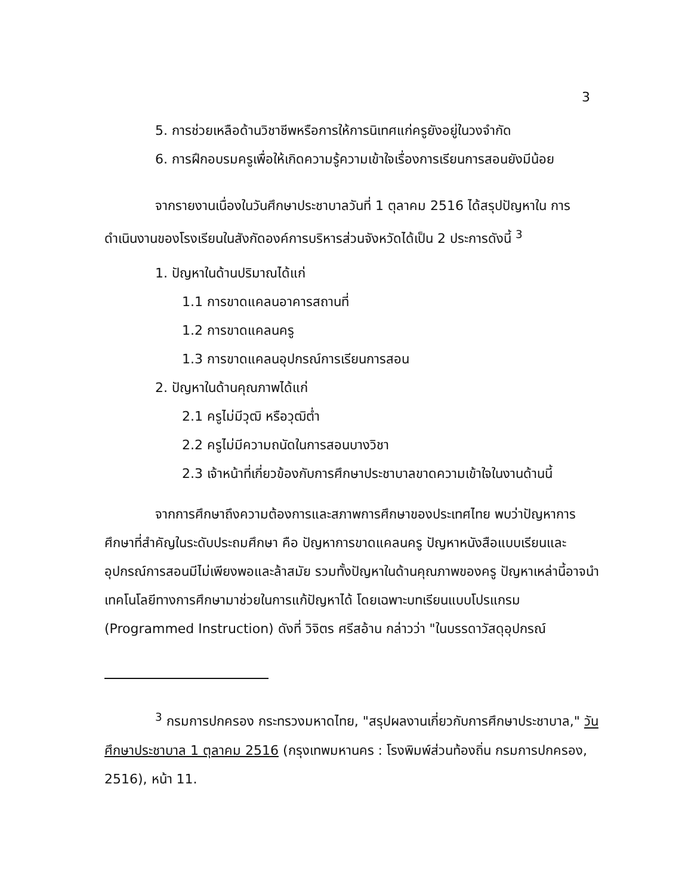3
5. การช่วยเหลือด้านวิชาชีพหรือการให้การนิเทศแก่ครูยังอยู่ในวงจำกัด
6. การฝึกอบรมครูเพื่อให้เกิดความรู้ความเข้าใจเรื่องการเรียนการสอนยังมีน้อย
จากรายงานเนื่องในวันศึกษาประชาบาลวันที่ 1 ตุลาคม 2516 ได้สรุปปัญหาใน การดำเนินงานของโรงเรียนในสังกัดองค์การบริหารส่วนจังหวัดได้เป็น 2 ประการดังนี้ <sup>3</sup>
1. ปัญหาในด้านปริมาณได้แก่
1.1 การขาดแคลนอาคารสถานที่
1.2 การขาดแคลนครู
1.3 การขาดแคลนอุปกรณ์การเรียนการสอน
2. ปัญหาในด้านคุณภาพได้แก่
2.1 ครูไม่มีวุฒิ หรือวุฒิต่ำ
2.2 ครูไม่มีความถนัดในการสอนบางวิชา
2.3 เจ้าหน้าที่เกี่ยวข้องกับการศึกษาประชาบาลขาดความเข้าใจในงานด้านนี้
จากการศึกษาถึงความต้องการและสภาพการศึกษาของประเทศไทย พบว่าปัญหาการศึกษาที่สำคัญในระดับประถมศึกษา คือ ปัญหาการขาดแคลนครู ปัญหาหนังสือแบบเรียนและอุปกรณ์การสอนมีไม่เพียงพอและล้าสมัย รวมทั้งปัญหาในด้านคุณภาพของครู ปัญหาเหล่านี้อาจนำเทคโนโลยีทางการศึกษามาช่วยในการแก้ปัญหาได้ โดยเฉพาะบทเรียนแบบโปรแกรม (Programmed Instruction) ดังที่ วิจิตร ศรีสอ้าน กล่าวว่า "ในบรรดาวัสดุอุปกรณ์
<sup>3</sup> กรมการปกครอง กระทรวงมหาดไทย, "สรุปผลงานเกี่ยวกับการศึกษาประชาบาล," วันศึกษาประชาบาล 1 ตุลาคม 2516 (กรุงเทพมหานคร : โรงพิมพ์ส่วนท้องถิ่น กรมการปกครอง, 2516), หน้า 11.